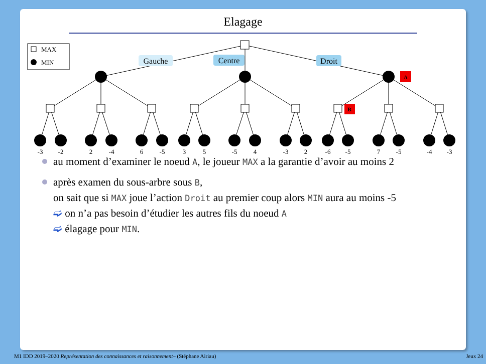Elagage
MAX
MIN
-3
-2
2
-4
6
-5
3
5
-5
4
-3
2
-6
-5
7
-5
-4
-3
Gauche
Centre
Droit
A
B
au moment d’examiner le noeud A, le joueur MAX a la garantie d’avoir au moins 2
après examen du sous-arbre sous B,
on sait que si MAX joue l’action Droit au premier coup alors MIN aura au moins -5
➫ on n’a pas besoin d’étudier les autres fils du noeud A
➫ élagage pour MIN.
M1 IDD 2019–2020 Représentation des connaissances et raisonnement– (Stéphane Airiau) Jeux 24